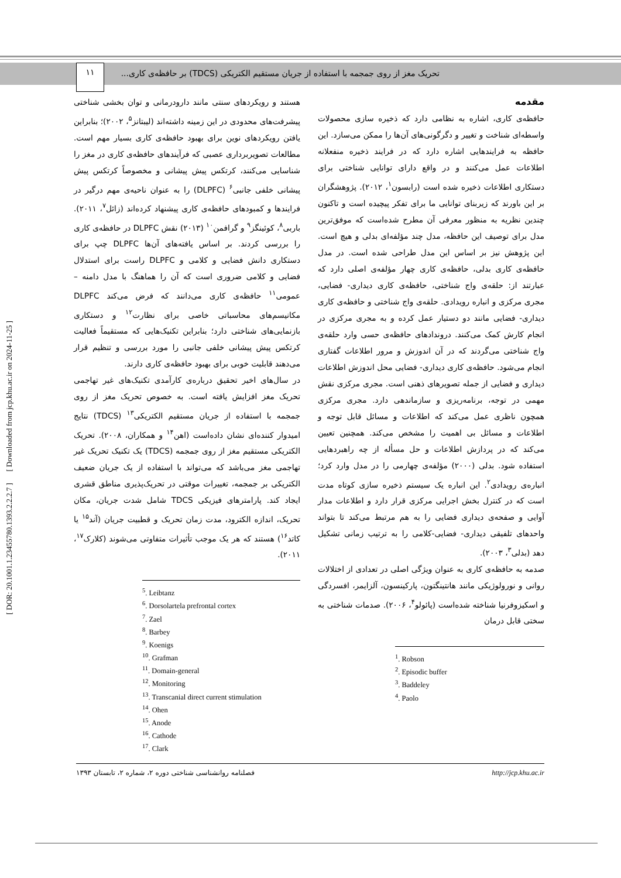تحریک مغز از روی جمجمه با استفاده از جریان مستقیم الکتریکی (TDCS) بر حافظه‌ی کاری...
۱۱
[ DOR: 20.1001.1.23455780.1393.2.2.2.7 ] [ Downloaded from jcp.khu.ac.ir on 2024-11-25 ]
مقدمه
حافظه‌ی کاری، اشاره به نظامی دارد که ذخیره سازی محصولات واسطه‌ای شناخت و تغییر و دگرگونی‌های آن‌ها را ممکن می‌سازد. این حافظه به فرایندهایی اشاره دارد که در فرایند ذخیره منفعلانه اطلاعات عمل می‌کنند و در واقع دارای توانایی شناختی برای دستکاری اطلاعات ذخیره شده است (رابسون<sup>۱</sup>، ۲۰۱۲). پژوهشگران بر این باورند که زیربنای توانایی ما برای تفکر پیچیده است و تاکنون چندین نظریه به منظور معرفی آن مطرح شده‌است که موفق‌ترین مدل برای توصیف این حافظه، مدل چند مؤلفه‌ای بدلی و هیچ است. این پژوهش نیز بر اساس این مدل طراحی شده است. در مدل حافظه‌ی کاری بدلی، حافظه‌ی کاری چهار مؤلفه‌ی اصلی دارد که عبارتند از: حلقه‌ی واج شناختی، حافظه‌ی کاری دیداری- فضایی، مجری مرکزی و انباره رویدادی. حلقه‌ی واج شناختی و حافظه‌ی کاری دیداری- فضایی مانند دو دستیار عمل کرده و به مجری مرکزی در انجام کارش کمک می‌کنند. دروندادهای حافظه‌ی حسی وارد حلقه‌ی واج شناختی می‌گردند که در آن اندوزش و مرور اطلاعات گفتاری انجام می‌شود. حافظه‌ی کاری دیداری- فضایی محل اندوزش اطلاعات دیداری و فضایی از جمله تصویرهای ذهنی است. مجری مرکزی نقش مهمی در توجه، برنامه‌ریزی و سازماندهی دارد. مجری مرکزی همچون ناظری عمل می‌کند که اطلاعات و مسائل قابل توجه و اطلاعات و مسائل بی اهمیت را مشخص می‌کند. همچنین تعیین می‌کند که در پردازش اطلاعات و حل مسأله از چه راهبردهایی استفاده شود. بدلی (۲۰۰۰) مؤلفه‌ی چهارمی را در مدل وارد کرد؛ انباره‌ی رویدادی<sup>۲</sup>. این انباره یک سیستم ذخیره سازی کوتاه مدت است که در کنترل بخش اجرایی مرکزی قرار دارد و اطلاعات مدار آوایی و صفحه‌ی دیداری فضایی را به هم مرتبط می‌کند تا بتواند واحدهای تلفیقی دیداری- فضایی-کلامی را به ترتیب زمانی تشکیل دهد (بدلی<sup>۳</sup>، ۲۰۰۳).
صدمه به حافظه‌ی کاری به عنوان ویژگی اصلی در تعدادی از اختلالات روانی و نورولوژیکی مانند هانتینگتون، پارکینسون، آلزایمر، افسردگی و اسکیزوفرنیا شناخته شده‌است (پائولو<sup>۴</sup>، ۲۰۰۶). صدمات شناختی به سختی قابل درمان
<sup>1</sup>. Robson
<sup>2</sup>. Episodic buffer
<sup>3</sup>. Baddeley
<sup>4</sup>. Paolo
هستند و رویکردهای سنتی مانند دارودرمانی و توان بخشی شناختی پیشرفت‌های محدودی در این زمینه داشته‌اند (لیبتانز<sup>۵</sup>، ۲۰۰۲)؛ بنابراین یافتن رویکردهای نوین برای بهبود حافظه‌ی کاری بسیار مهم است. مطالعات تصویربرداری عصبی که فرآیندهای حافظه‌ی کاری در مغز را شناسایی می‌کنند، کرتکس پیش پیشانی و مخصوصاً کرتکس پیش پیشانی خلفی جانبی<sup>۶</sup> (DLPFC) را به عنوان ناحیه‌ی مهم درگیر در فرایندها و کمبودهای حافظه‌ی کاری پیشنهاد کرده‌اند (زائل<sup>۷</sup>، ۲۰۱۱). باربی<sup>۸</sup>، کوئینگز<sup>۹</sup> و گرافمن<sup>۱۰</sup> (۲۰۱۳) نقش DLPFC در حافظه‌ی کاری را بررسی کردند. بر اساس یافته‌های آن‌ها DLPFC چپ برای دستکاری دانش فضایی و کلامی و DLPFC راست برای استدلال فضایی و کلامی ضروری است که آن را هماهنگ با مدل دامنه – عمومی<sup>۱۱</sup> حافظه‌ی کاری می‌دانند که فرض می‌کند DLPFC مکانیسم‌های محاسباتی خاصی برای نظارت<sup>۱۲</sup> و دستکاری بازنمایی‌های شناختی دارد؛ بنابراین تکنیک‌هایی که مستقیماً فعالیت کرتکس پیش پیشانی خلفی جانبی را مورد بررسی و تنظیم قرار می‌دهند قابلیت خوبی برای بهبود حافظه‌ی کاری دارند.
در سال‌های اخیر تحقیق درباره‌ی کارآمدی تکنیک‌های غیر تهاجمی تحریک مغز افزایش یافته است. به خصوص تحریک مغز از روی جمجمه با استفاده از جریان مستقیم الکتریکی<sup>۱۳</sup> (TDCS) نتایج امیدوار کننده‌ای نشان داده‌است (اهن<sup>۱۴</sup> و همکاران، ۲۰۰۸). تحریک الکتریکی مستقیم مغز از روی جمجمه (TDCS) یک تکنیک تحریک غیر تهاجمی مغز می‌باشد که می‌تواند با استفاده از یک جریان ضعیف الکتریکی بر جمجمه، تغییرات موقتی در تحریک‌پذیری مناطق قشری ایجاد کند. پارامترهای فیزیکی TDCS شامل شدت جریان، مکان تحریک، اندازه الکترود، مدت زمان تحریک و قطبیت جریان (آند<sup>۱۵</sup> یا کاتد<sup>۱۶</sup>) هستند که هر یک موجب تأثیرات متفاوتی می‌شوند (کلارک<sup>۱۷</sup>، ۲۰۱۱).
<sup>5</sup>. Leibtanz
<sup>6</sup>. Dorsolartela prefrontal cortex
<sup>7</sup>. Zael
<sup>8</sup>. Barbey
<sup>9</sup>. Koenigs
<sup>10</sup>. Grafman
<sup>11</sup>. Domain-general
<sup>12</sup>. Monitoring
<sup>13</sup>. Transcanial direct current stimulation
<sup>14</sup>. Ohen
<sup>15</sup>. Anode
<sup>16</sup>. Cathode
<sup>17</sup>. Clark
فصلنامه روانشناسی شناختی دوره ۲، شماره ۲، تابستان ۱۳۹۳ http://jcp.khu.ac.ir